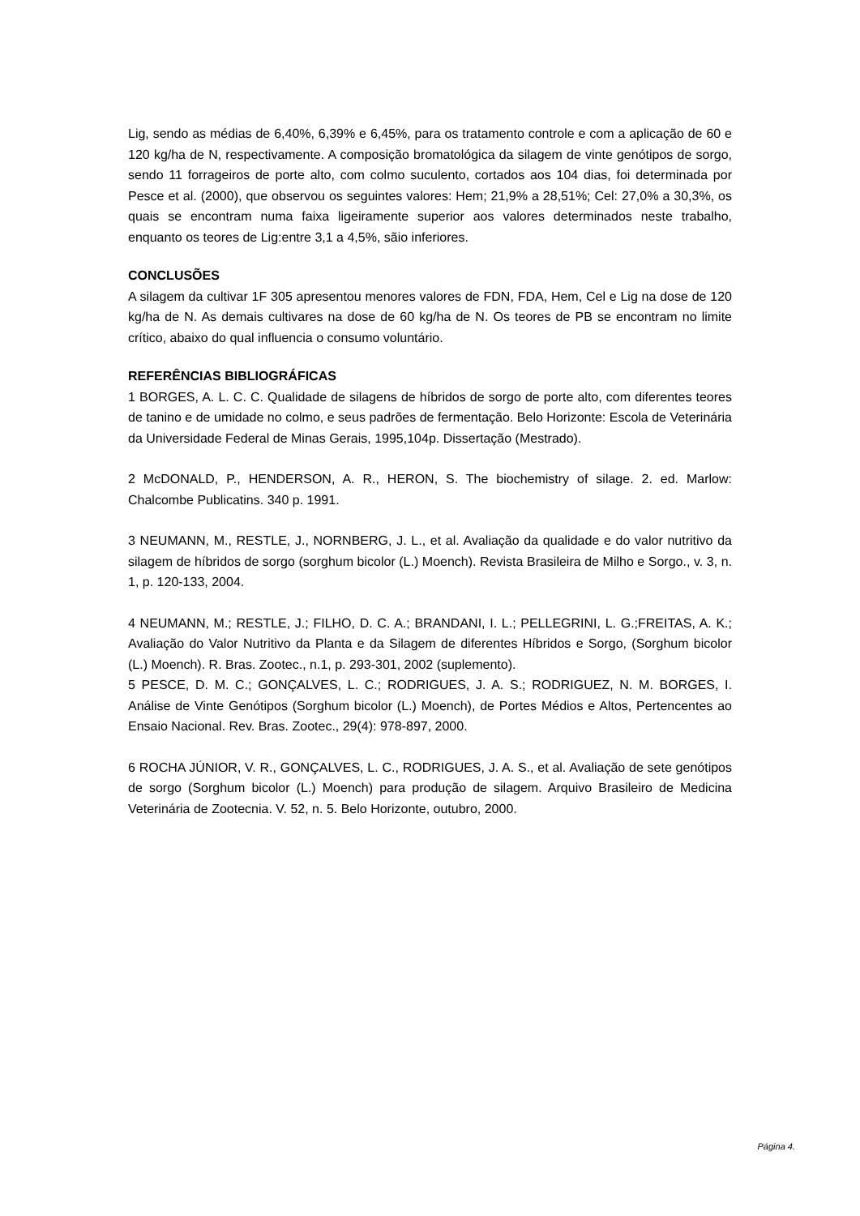Lig, sendo as médias de 6,40%, 6,39% e 6,45%, para os tratamento controle e com a aplicação de 60 e 120 kg/ha de N, respectivamente. A composição bromatológica da silagem de vinte genótipos de sorgo, sendo 11 forrageiros de porte alto, com colmo suculento, cortados aos 104 dias, foi determinada por Pesce et al. (2000), que observou os seguintes valores: Hem; 21,9% a 28,51%; Cel: 27,0% a 30,3%, os quais se encontram numa faixa ligeiramente superior aos valores determinados neste trabalho, enquanto os teores de Lig:entre 3,1 a 4,5%, sãio inferiores.
CONCLUSÕES
A silagem da cultivar 1F 305 apresentou menores valores de FDN, FDA, Hem, Cel e Lig na dose de 120 kg/ha de N. As demais cultivares na dose de 60 kg/ha de N. Os teores de PB se encontram no limite crítico, abaixo do qual influencia o consumo voluntário.
REFERÊNCIAS BIBLIOGRÁFICAS
1 BORGES, A. L. C. C. Qualidade de silagens de híbridos de sorgo de porte alto, com diferentes teores de tanino e de umidade no colmo, e seus padrões de fermentação. Belo Horizonte: Escola de Veterinária da Universidade Federal de Minas Gerais, 1995,104p. Dissertação (Mestrado).
2 McDONALD, P., HENDERSON, A. R., HERON, S. The biochemistry of silage. 2. ed. Marlow: Chalcombe Publicatins. 340 p. 1991.
3 NEUMANN, M., RESTLE, J., NORNBERG, J. L., et al. Avaliação da qualidade e do valor nutritivo da silagem de híbridos de sorgo (sorghum bicolor (L.) Moench). Revista Brasileira de Milho e Sorgo., v. 3, n. 1, p. 120-133, 2004.
4 NEUMANN, M.; RESTLE, J.; FILHO, D. C. A.; BRANDANI, I. L.; PELLEGRINI, L. G.;FREITAS, A. K.; Avaliação do Valor Nutritivo da Planta e da Silagem de diferentes Híbridos e Sorgo, (Sorghum bicolor (L.) Moench). R. Bras. Zootec., n.1, p. 293-301, 2002 (suplemento).
5 PESCE, D. M. C.; GONÇALVES, L. C.; RODRIGUES, J. A. S.; RODRIGUEZ, N. M. BORGES, I. Análise de Vinte Genótipos (Sorghum bicolor (L.) Moench), de Portes Médios e Altos, Pertencentes ao Ensaio Nacional. Rev. Bras. Zootec., 29(4): 978-897, 2000.
6 ROCHA JÚNIOR, V. R., GONÇALVES, L. C., RODRIGUES, J. A. S., et al. Avaliação de sete genótipos de sorgo (Sorghum bicolor (L.) Moench) para produção de silagem. Arquivo Brasileiro de Medicina Veterinária de Zootecnia. V. 52, n. 5. Belo Horizonte, outubro, 2000.
Página 4.